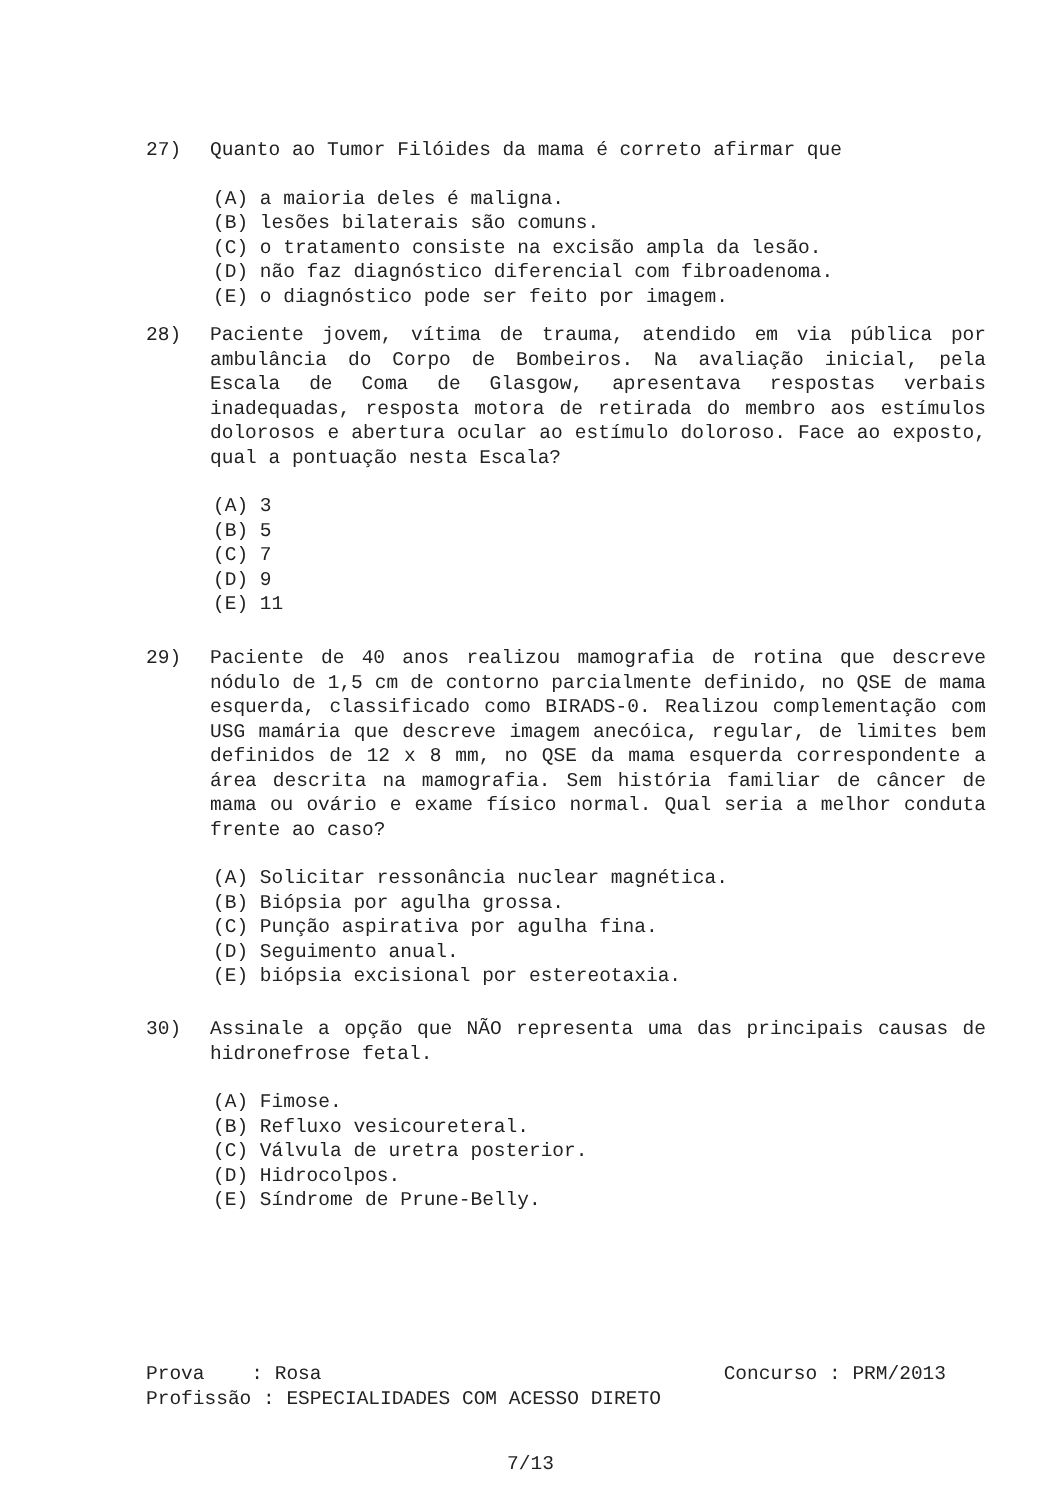27) Quanto ao Tumor Filóides da mama é correto afirmar que
(A) a maioria deles é maligna.
(B) lesões bilaterais são comuns.
(C) o tratamento consiste na excisão ampla da lesão.
(D) não faz diagnóstico diferencial com fibroadenoma.
(E) o diagnóstico pode ser feito por imagem.
28) Paciente jovem, vítima de trauma, atendido em via pública por ambulância do Corpo de Bombeiros. Na avaliação inicial, pela Escala de Coma de Glasgow, apresentava respostas verbais inadequadas, resposta motora de retirada do membro aos estímulos dolorosos e abertura ocular ao estímulo doloroso. Face ao exposto, qual a pontuação nesta Escala?
(A) 3
(B) 5
(C) 7
(D) 9
(E) 11
29) Paciente de 40 anos realizou mamografia de rotina que descreve nódulo de 1,5 cm de contorno parcialmente definido, no QSE de mama esquerda, classificado como BIRADS-0. Realizou complementação com USG mamária que descreve imagem anecóica, regular, de limites bem definidos de 12 x 8 mm, no QSE da mama esquerda correspondente a área descrita na mamografia. Sem história familiar de câncer de mama ou ovário e exame físico normal. Qual seria a melhor conduta frente ao caso?
(A) Solicitar ressonância nuclear magnética.
(B) Biópsia por agulha grossa.
(C) Punção aspirativa por agulha fina.
(D) Seguimento anual.
(E) biópsia excisional por estereotaxia.
30) Assinale a opção que NÃO representa uma das principais causas de hidronefrose fetal.
(A) Fimose.
(B) Refluxo vesicoureteral.
(C) Válvula de uretra posterior.
(D) Hidrocolpos.
(E) Síndrome de Prune-Belly.
Prova : Rosa Concurso : PRM/2013
Profissão : ESPECIALIDADES COM ACESSO DIRETO
7/13